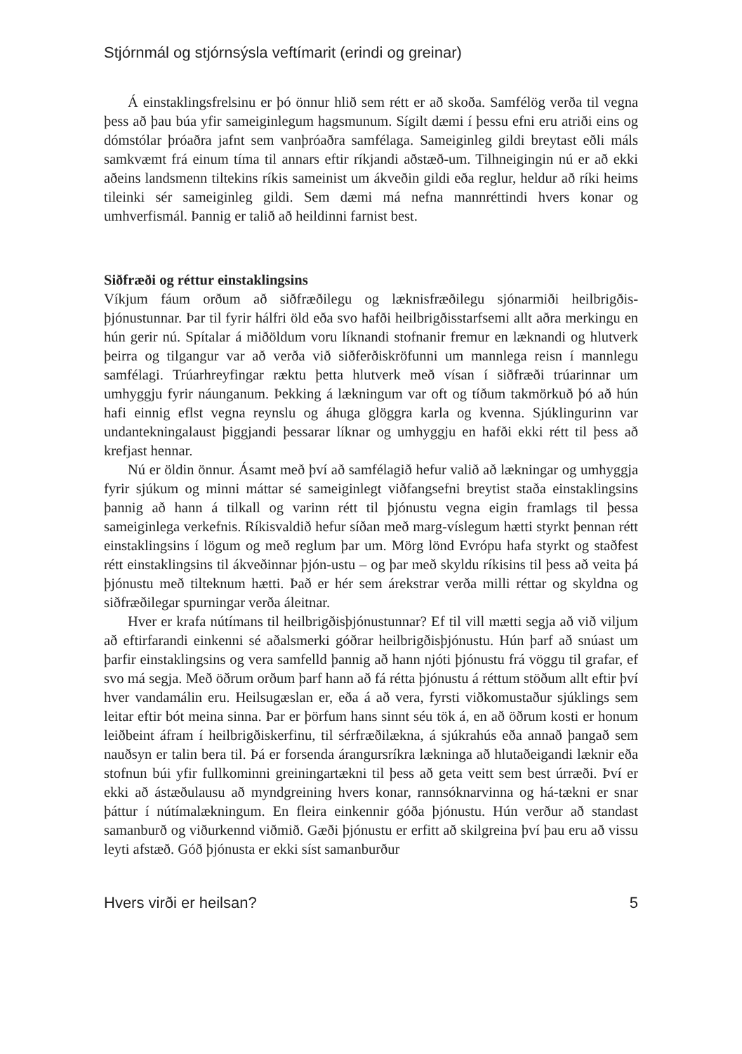Stjórnmál og stjórnsýsla veftímarit (erindi og greinar)
Á einstaklingsfrelsinu er þó önnur hlið sem rétt er að skoða. Samfélög verða til vegna þess að þau búa yfir sameiginlegum hagsmunum. Sígilt dæmi í þessu efni eru atriði eins og dómstólar þróaðra jafnt sem vanþróaðra samfélaga. Sameiginleg gildi breytast eðli máls samkvæmt frá einum tíma til annars eftir ríkjandi aðstæð-um. Tilhneigingin nú er að ekki aðeins landsmenn tiltekins ríkis sameinist um ákveðin gildi eða reglur, heldur að ríki heims tileinki sér sameiginleg gildi. Sem dæmi má nefna mannréttindi hvers konar og umhverfismál. Þannig er talið að heildinni farnist best.
Siðfræði og réttur einstaklingsins
Víkjum fáum orðum að siðfræðilegu og læknisfræðilegu sjónarmiði heilbrigðis-þjónustunnar. Þar til fyrir hálfri öld eða svo hafði heilbrigðisstarfsemi allt aðra merkingu en hún gerir nú. Spítalar á miðöldum voru líknandi stofnanir fremur en læknandi og hlutverk þeirra og tilgangur var að verða við siðferðiskröfunni um mannlega reisn í mannlegu samfélagi. Trúarhreyfingar ræktu þetta hlutverk með vísan í siðfræði trúarinnar um umhyggju fyrir náunganum. Þekking á lækningum var oft og tíðum takmörkuð þó að hún hafi einnig eflst vegna reynslu og áhuga glöggra karla og kvenna. Sjúklingurinn var undantekningalaust þiggjandi þessarar líknar og umhyggju en hafði ekki rétt til þess að krefjast hennar.
Nú er öldin önnur. Ásamt með því að samfélagið hefur valið að lækningar og umhyggja fyrir sjúkum og minni máttar sé sameiginlegt viðfangsefni breytist staða einstaklingsins þannig að hann á tilkall og varinn rétt til þjónustu vegna eigin framlags til þessa sameiginlega verkefnis. Ríkisvaldið hefur síðan með marg-víslegum hætti styrkt þennan rétt einstaklingsins í lögum og með reglum þar um. Mörg lönd Evrópu hafa styrkt og staðfest rétt einstaklingsins til ákveðinnar þjón-ustu – og þar með skyldu ríkisins til þess að veita þá þjónustu með tilteknum hætti. Það er hér sem árekstrar verða milli réttar og skyldna og siðfræðilegar spurningar verða áleitnar.
Hver er krafa nútímans til heilbrigðisþjónustunnar? Ef til vill mætti segja að við viljum að eftirfarandi einkenni sé aðalsmerki góðrar heilbrigðisþjónustu. Hún þarf að snúast um þarfir einstaklingsins og vera samfelld þannig að hann njóti þjónustu frá vöggu til grafar, ef svo má segja. Með öðrum orðum þarf hann að fá rétta þjónustu á réttum stöðum allt eftir því hver vandamálin eru. Heilsugæslan er, eða á að vera, fyrsti viðkomustaður sjúklings sem leitar eftir bót meina sinna. Þar er þörfum hans sinnt séu tök á, en að öðrum kosti er honum leiðbeint áfram í heilbrigðiskerfinu, til sérfræðilækna, á sjúkrahús eða annað þangað sem nauðsyn er talin bera til. Þá er forsenda árangursríkra lækninga að hlutaðeigandi læknir eða stofnun búi yfir fullkominni greiningartækni til þess að geta veitt sem best úrræði. Því er ekki að ástæðulausu að myndgreining hvers konar, rannsóknarvinna og há-tækni er snar þáttur í nútímalækningum. En fleira einkennir góða þjónustu. Hún verður að standast samanburð og viðurkennd viðmið. Gæði þjónustu er erfitt að skilgreina því þau eru að vissu leyti afstæð. Góð þjónusta er ekki síst samanburður
Hvers virði er heilsan? 5